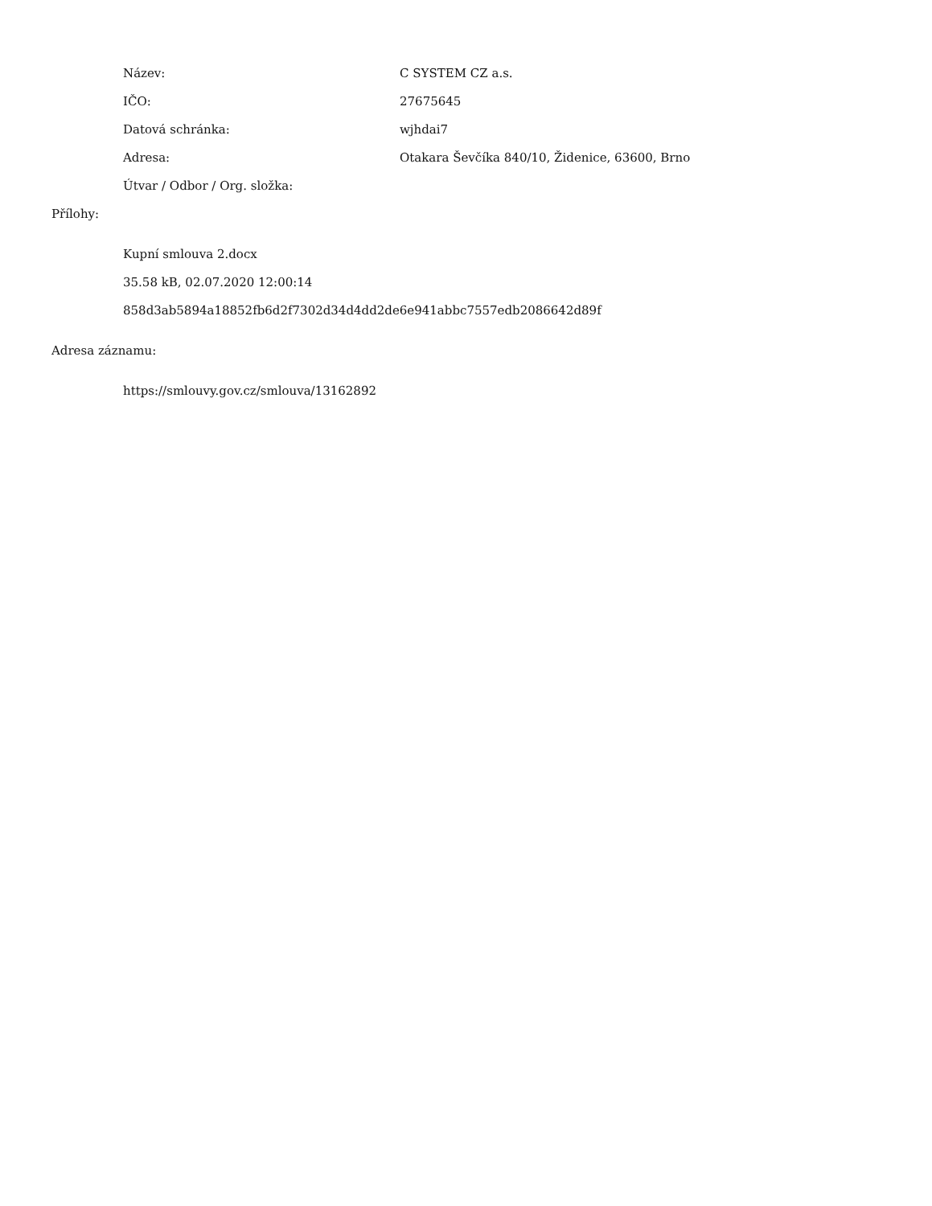Název: C SYSTEM CZ a.s.
IČO: 27675645
Datová schránka: wjhdai7
Adresa:
Otakara Ševčíka 840/10, Židenice, 63600, Brno
Útvar / Odbor / Org. složka:
Přílohy:
Kupní smlouva 2.docx
35.58 kB, 02.07.2020 12:00:14
858d3ab5894a18852fb6d2f7302d34d4dd2de6e941abbc7557edb2086642d89f
Adresa záznamu:
https://smlouvy.gov.cz/smlouva/13162892